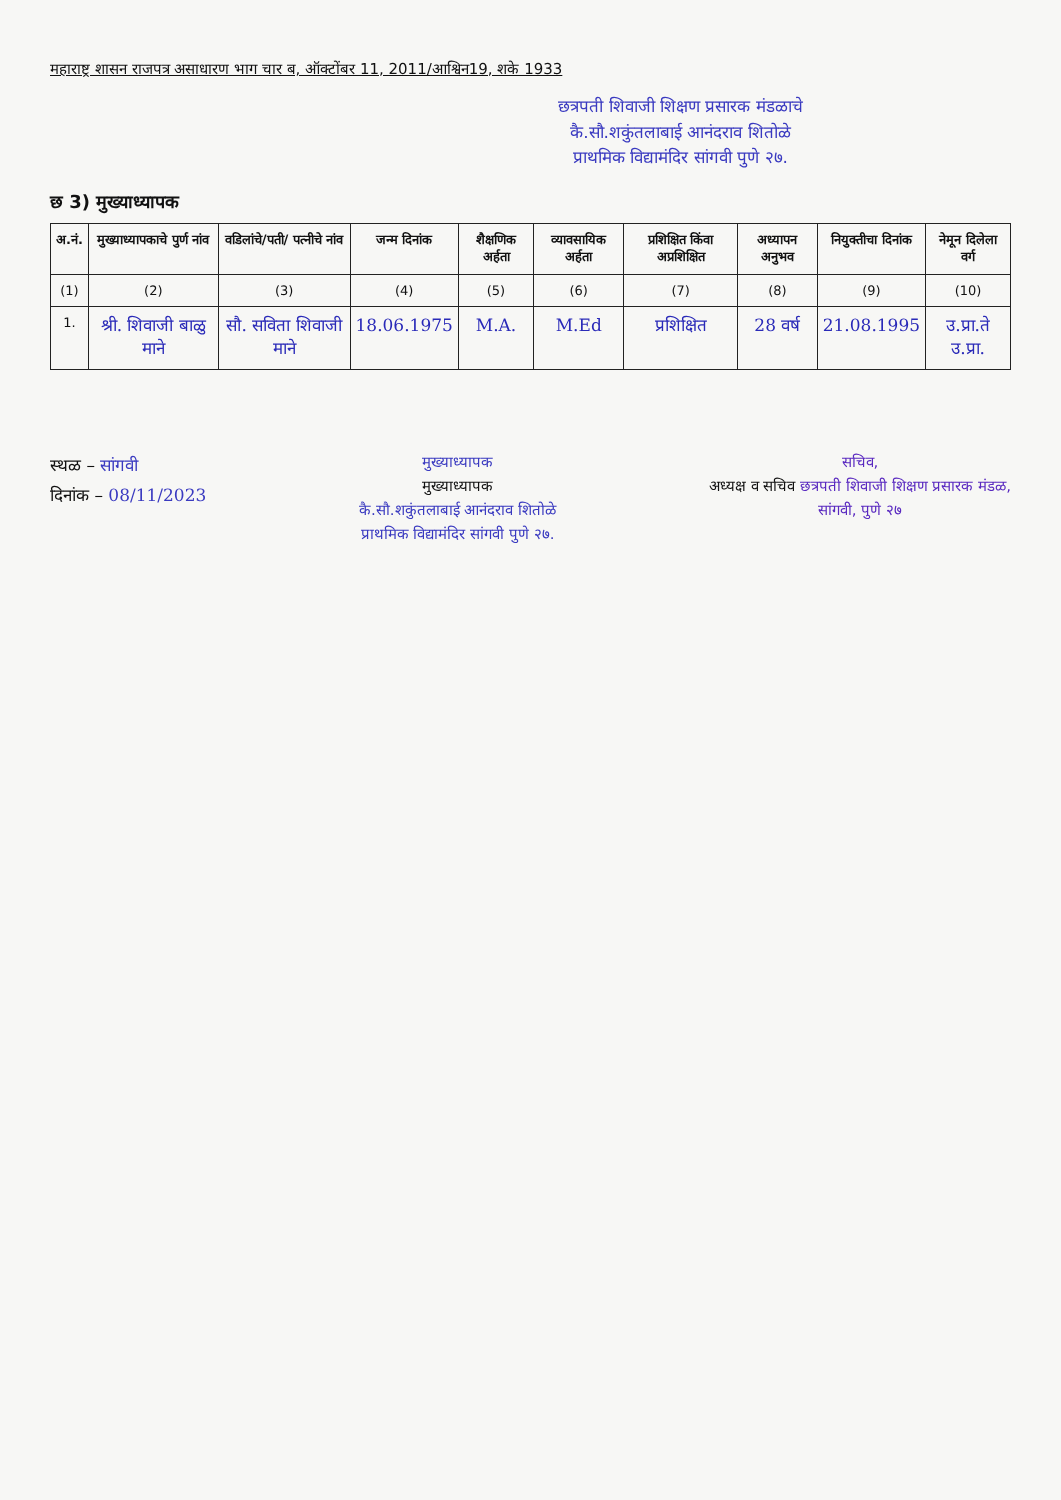महाराष्ट्र शासन राजपत्र असाधारण भाग चार ब, ऑक्टोंबर 11, 2011/आश्विन19, शके 1933
छत्रपती शिवाजी शिक्षण प्रसारक मंडळाचे
कै.सौ.शकुंतलाबाई आनंदराव शितोळे
प्राथमिक विद्यामंदिर सांगवी पुणे २७.
छ 3) मुख्याध्यापक
| अ.नं. | मुख्याध्यापकाचे पुर्ण नांव | वडिलांचे/पती/ पत्नीचे नांव | जन्म दिनांक | शैक्षणिक अर्हता | व्यावसायिक अर्हता | प्रशिक्षित किंवा अप्रशिक्षित | अध्यापन अनुभव | नियुक्तीचा दिनांक | नेमून दिलेला वर्ग |
| --- | --- | --- | --- | --- | --- | --- | --- | --- | --- |
| (1) | (2) | (3) | (4) | (5) | (6) | (7) | (8) | (9) | (10) |
| 1. | श्री. शिवाजी बाळु माने | सौ. सविता शिवाजी माने | 18.06.1975 | M.A. | M.Ed | प्रशिक्षित | 28 वर्ष | 21.08.1995 | उ.प्रा.ते उ.प्रा. |
स्थळ – सांगवी
दिनांक – 08/11/2023
मुख्याध्यापक
मुख्याध्यापक
कै.सौ.शकुंतलाबाई आनंदराव शितोळे
प्राथमिक विद्यामंदिर सांगवी पुणे २७.
सचिव,
अध्यक्ष व सचिव छत्रपती शिवाजी शिक्षण प्रसारक मंडळ,
सांगवी, पुणे २७